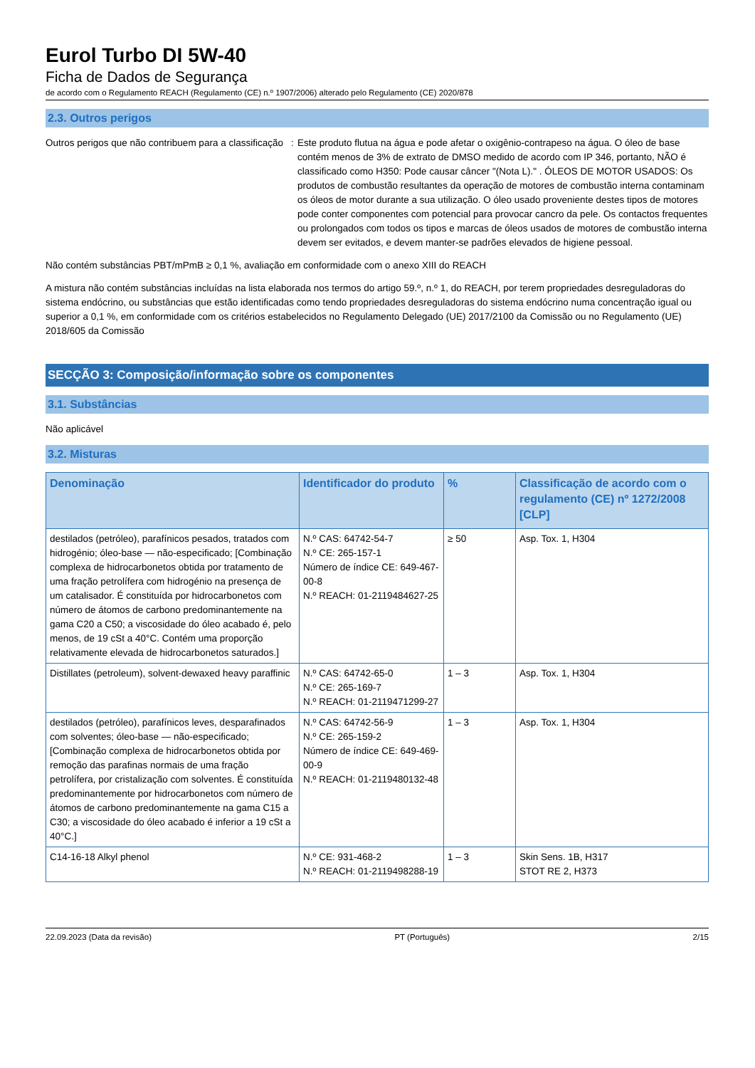Eurol Turbo DI 5W-40
Ficha de Dados de Segurança
de acordo com o Regulamento REACH (Regulamento (CE) n.º 1907/2006) alterado pelo Regulamento (CE) 2020/878
2.3. Outros perigos
Outros perigos que não contribuem para a classificação
: Este produto flutua na água e pode afetar o oxigênio-contrapeso na água. O óleo de base contém menos de 3% de extrato de DMSO medido de acordo com IP 346, portanto, NÃO é classificado como H350: Pode causar câncer "(Nota L)." . ÓLEOS DE MOTOR USADOS: Os produtos de combustão resultantes da operação de motores de combustão interna contaminam os óleos de motor durante a sua utilização. O óleo usado proveniente destes tipos de motores pode conter componentes com potencial para provocar cancro da pele. Os contactos frequentes ou prolongados com todos os tipos e marcas de óleos usados de motores de combustão interna devem ser evitados, e devem manter-se padrões elevados de higiene pessoal.
Não contém substâncias PBT/mPmB ≥ 0,1 %, avaliação em conformidade com o anexo XIII do REACH
A mistura não contém substâncias incluídas na lista elaborada nos termos do artigo 59.º, n.º 1, do REACH, por terem propriedades desreguladoras do sistema endócrino, ou substâncias que estão identificadas como tendo propriedades desreguladoras do sistema endócrino numa concentração igual ou superior a 0,1 %, em conformidade com os critérios estabelecidos no Regulamento Delegado (UE) 2017/2100 da Comissão ou no Regulamento (UE) 2018/605 da Comissão
SECÇÃO 3: Composição/informação sobre os componentes
3.1. Substâncias
Não aplicável
3.2. Misturas
| Denominação | Identificador do produto | % | Classificação de acordo com o regulamento (CE) nº 1272/2008 [CLP] |
| --- | --- | --- | --- |
| destilados (petróleo), parafínicos pesados, tratados com hidrogénio; óleo-base — não-especificado; [Combinação complexa de hidrocarbonetos obtida por tratamento de uma fração petrolífera com hidrogénio na presença de um catalisador. É constituída por hidrocarbonetos com número de átomos de carbono predominantemente na gama C20 a C50; a viscosidade do óleo acabado é, pelo menos, de 19 cSt a 40°C. Contém uma proporção relativamente elevada de hidrocarbonetos saturados.] | N.º CAS: 64742-54-7 N.º CE: 265-157-1 Número de índice CE: 649-467-00-8 N.º REACH: 01-2119484627-25 | ≥ 50 | Asp. Tox. 1, H304 |
| Distillates (petroleum), solvent-dewaxed heavy paraffinic | N.º CAS: 64742-65-0 N.º CE: 265-169-7 N.º REACH: 01-2119471299-27 | 1 – 3 | Asp. Tox. 1, H304 |
| destilados (petróleo), parafínicos leves, desparafinados com solventes; óleo-base — não-especificado; [Combinação complexa de hidrocarbonetos obtida por remoção das parafinas normais de uma fração petrolífera, por cristalização com solventes. É constituída predominantemente por hidrocarbonetos com número de átomos de carbono predominantemente na gama C15 a C30; a viscosidade do óleo acabado é inferior a 19 cSt a 40°C.] | N.º CAS: 64742-56-9 N.º CE: 265-159-2 Número de índice CE: 649-469-00-9 N.º REACH: 01-2119480132-48 | 1 – 3 | Asp. Tox. 1, H304 |
| C14-16-18 Alkyl phenol | N.º CE: 931-468-2 N.º REACH: 01-2119498288-19 | 1 – 3 | Skin Sens. 1B, H317 STOT RE 2, H373 |
22.09.2023 (Data da revisão) PT (Português) 2/15